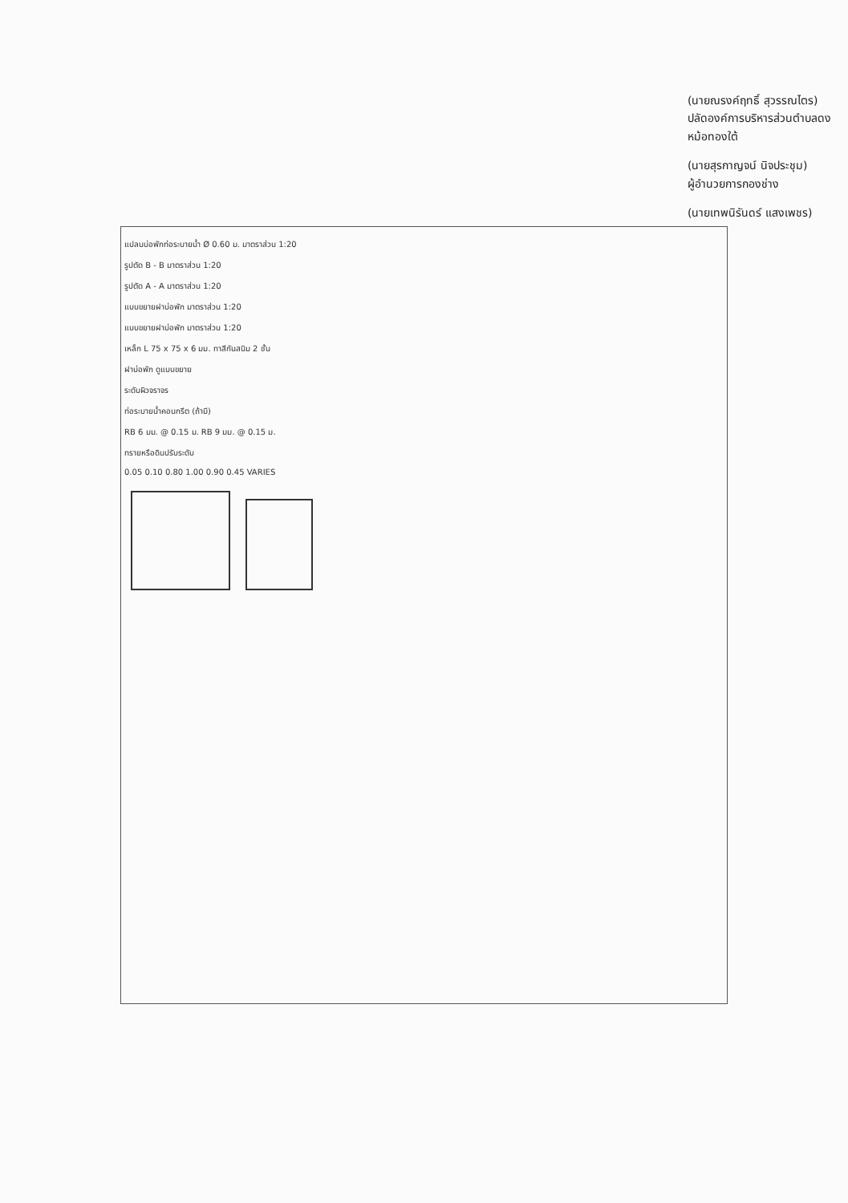แปลนบ่อพักท่อระบายน้ำ Ø 0.60 ม. มาตราส่วน 1:20
รูปตัด B - B มาตราส่วน 1:20
รูปตัด A - A มาตราส่วน 1:20
แบบขยายฝาบ่อพัก มาตราส่วน 1:20
แบบขยายฝาบ่อพัก มาตราส่วน 1:20
เหล็ก L 75 x 75 x 6 มม. ทาสีกันสนิม 2 ชั้น
ฝาบ่อพัก ดูแบบขยาย
ระดับผิวจราจร
ท่อระบายน้ำคอนกรีต (ถ้ามี)
RB 6 มม. @ 0.15 ม. RB 9 มม. @ 0.15 ม.
ทรายหรือดินปรับระดับ
0.05 0.10 0.80 1.00 0.90 0.45 VARIES
(นายณรงค์ฤทธิ์ สุวรรณไตร)
ปลัดองค์การบริหารส่วนตำบลดงหม้อทองใต้
(นายสุรกาญจน์ นิจประชุม)
ผู้อำนวยการกองช่าง
(นายเทพนิรันดร์ แสงเพชร)